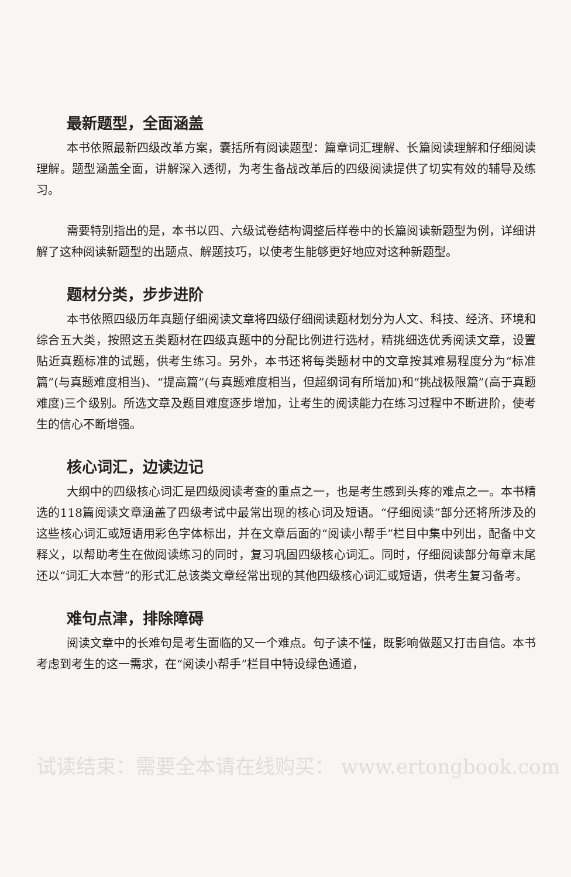最新题型，全面涵盖
本书依照最新四级改革方案，囊括所有阅读题型：篇章词汇理解、长篇阅读理解和仔细阅读理解。题型涵盖全面，讲解深入透彻，为考生备战改革后的四级阅读提供了切实有效的辅导及练习。
需要特别指出的是，本书以四、六级试卷结构调整后样卷中的长篇阅读新题型为例，详细讲解了这种阅读新题型的出题点、解题技巧，以使考生能够更好地应对这种新题型。
题材分类，步步进阶
本书依照四级历年真题仔细阅读文章将四级仔细阅读题材划分为人文、科技、经济、环境和综合五大类，按照这五类题材在四级真题中的分配比例进行选材，精挑细选优秀阅读文章，设置贴近真题标准的试题，供考生练习。另外，本书还将每类题材中的文章按其难易程度分为“标准篇”(与真题难度相当)、“提高篇”(与真题难度相当，但超纲词有所增加)和“挑战极限篇”(高于真题难度)三个级别。所选文章及题目难度逐步增加，让考生的阅读能力在练习过程中不断进阶，使考生的信心不断增强。
核心词汇，边读边记
大纲中的四级核心词汇是四级阅读考查的重点之一，也是考生感到头疼的难点之一。本书精选的118篇阅读文章涵盖了四级考试中最常出现的核心词及短语。“仔细阅读”部分还将所涉及的这些核心词汇或短语用彩色字体标出，并在文章后面的“阅读小帮手”栏目中集中列出，配备中文释义，以帮助考生在做阅读练习的同时，复习巩固四级核心词汇。同时，仔细阅读部分每章末尾还以“词汇大本营”的形式汇总该类文章经常出现的其他四级核心词汇或短语，供考生复习备考。
难句点津，排除障碍
阅读文章中的长难句是考生面临的又一个难点。句子读不懂，既影响做题又打击自信。本书考虑到考生的这一需求，在“阅读小帮手”栏目中特设绿色通道，
试读结束：需要全本请在线购买： www.ertongbook.com